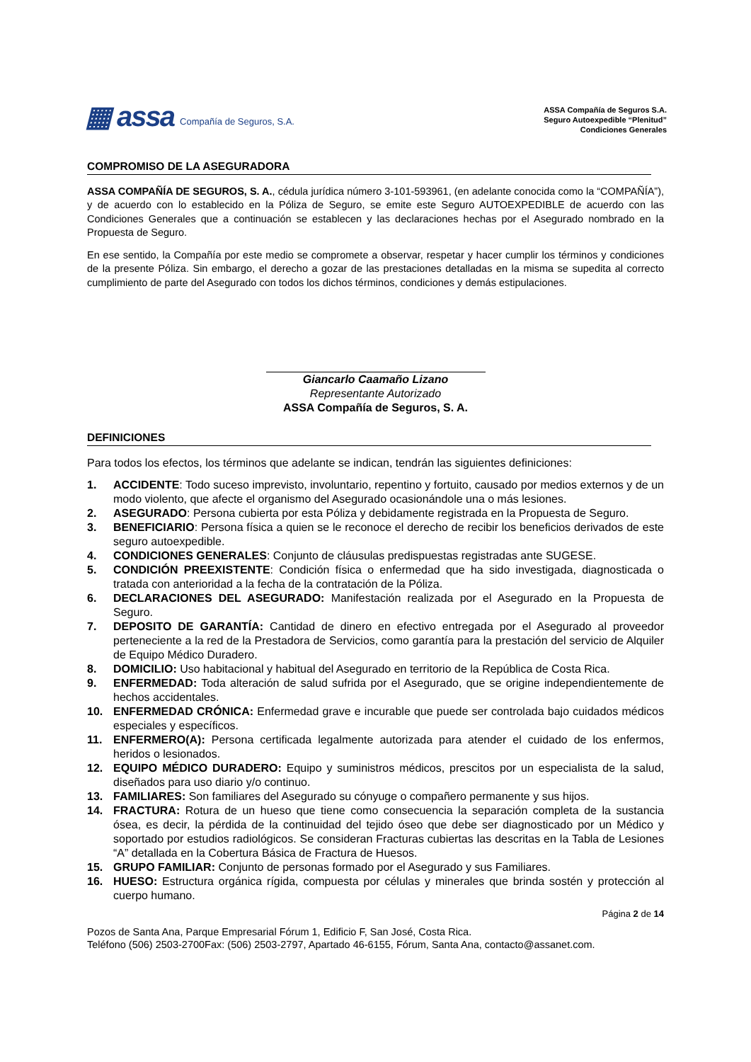▦ assa Compañía de Seguros, S.A.
ASSA Compañía de Seguros S.A.
Seguro Autoexpedible “Plenitud”
Condiciones Generales
COMPROMISO DE LA ASEGURADORA
ASSA COMPAÑÍA DE SEGUROS, S. A., cédula jurídica número 3-101-593961, (en adelante conocida como la “COMPAÑÍA”), y de acuerdo con lo establecido en la Póliza de Seguro, se emite este Seguro AUTOEXPEDIBLE de acuerdo con las Condiciones Generales que a continuación se establecen y las declaraciones hechas por el Asegurado nombrado en la Propuesta de Seguro.
En ese sentido, la Compañía por este medio se compromete a observar, respetar y hacer cumplir los términos y condiciones de la presente Póliza. Sin embargo, el derecho a gozar de las prestaciones detalladas en la misma se supedita al correcto cumplimiento de parte del Asegurado con todos los dichos términos, condiciones y demás estipulaciones.
Giancarlo Caamaño Lizano
Representante Autorizado
ASSA Compañía de Seguros, S. A.
DEFINICIONES
Para todos los efectos, los términos que adelante se indican, tendrán las siguientes definiciones:
1. ACCIDENTE: Todo suceso imprevisto, involuntario, repentino y fortuito, causado por medios externos y de un modo violento, que afecte el organismo del Asegurado ocasionándole una o más lesiones.
2. ASEGURADO: Persona cubierta por esta Póliza y debidamente registrada en la Propuesta de Seguro.
3. BENEFICIARIO: Persona física a quien se le reconoce el derecho de recibir los beneficios derivados de este seguro autoexpedible.
4. CONDICIONES GENERALES: Conjunto de cláusulas predispuestas registradas ante SUGESE.
5. CONDICIÓN PREEXISTENTE: Condición física o enfermedad que ha sido investigada, diagnosticada o tratada con anterioridad a la fecha de la contratación de la Póliza.
6. DECLARACIONES DEL ASEGURADO: Manifestación realizada por el Asegurado en la Propuesta de Seguro.
7. DEPOSITO DE GARANTÍA: Cantidad de dinero en efectivo entregada por el Asegurado al proveedor perteneciente a la red de la Prestadora de Servicios, como garantía para la prestación del servicio de Alquiler de Equipo Médico Duradero.
8. DOMICILIO: Uso habitacional y habitual del Asegurado en territorio de la República de Costa Rica.
9. ENFERMEDAD: Toda alteración de salud sufrida por el Asegurado, que se origine independientemente de hechos accidentales.
10. ENFERMEDAD CRÓNICA: Enfermedad grave e incurable que puede ser controlada bajo cuidados médicos especiales y específicos.
11. ENFERMERO(A): Persona certificada legalmente autorizada para atender el cuidado de los enfermos, heridos o lesionados.
12. EQUIPO MÉDICO DURADERO: Equipo y suministros médicos, prescitos por un especialista de la salud, diseñados para uso diario y/o continuo.
13. FAMILIARES: Son familiares del Asegurado su cónyuge o compañero permanente y sus hijos.
14. FRACTURA: Rotura de un hueso que tiene como consecuencia la separación completa de la sustancia ósea, es decir, la pérdida de la continuidad del tejido óseo que debe ser diagnosticado por un Médico y soportado por estudios radiológicos. Se consideran Fracturas cubiertas las descritas en la Tabla de Lesiones “A” detallada en la Cobertura Básica de Fractura de Huesos.
15. GRUPO FAMILIAR: Conjunto de personas formado por el Asegurado y sus Familiares.
16. HUESO: Estructura orgánica rígida, compuesta por células y minerales que brinda sostén y protección al cuerpo humano.
Página 2 de 14
Pozos de Santa Ana, Parque Empresarial Fórum 1, Edificio F, San José, Costa Rica.
Teléfono (506) 2503-2700Fax: (506) 2503-2797, Apartado 46-6155, Fórum, Santa Ana, contacto@assanet.com.